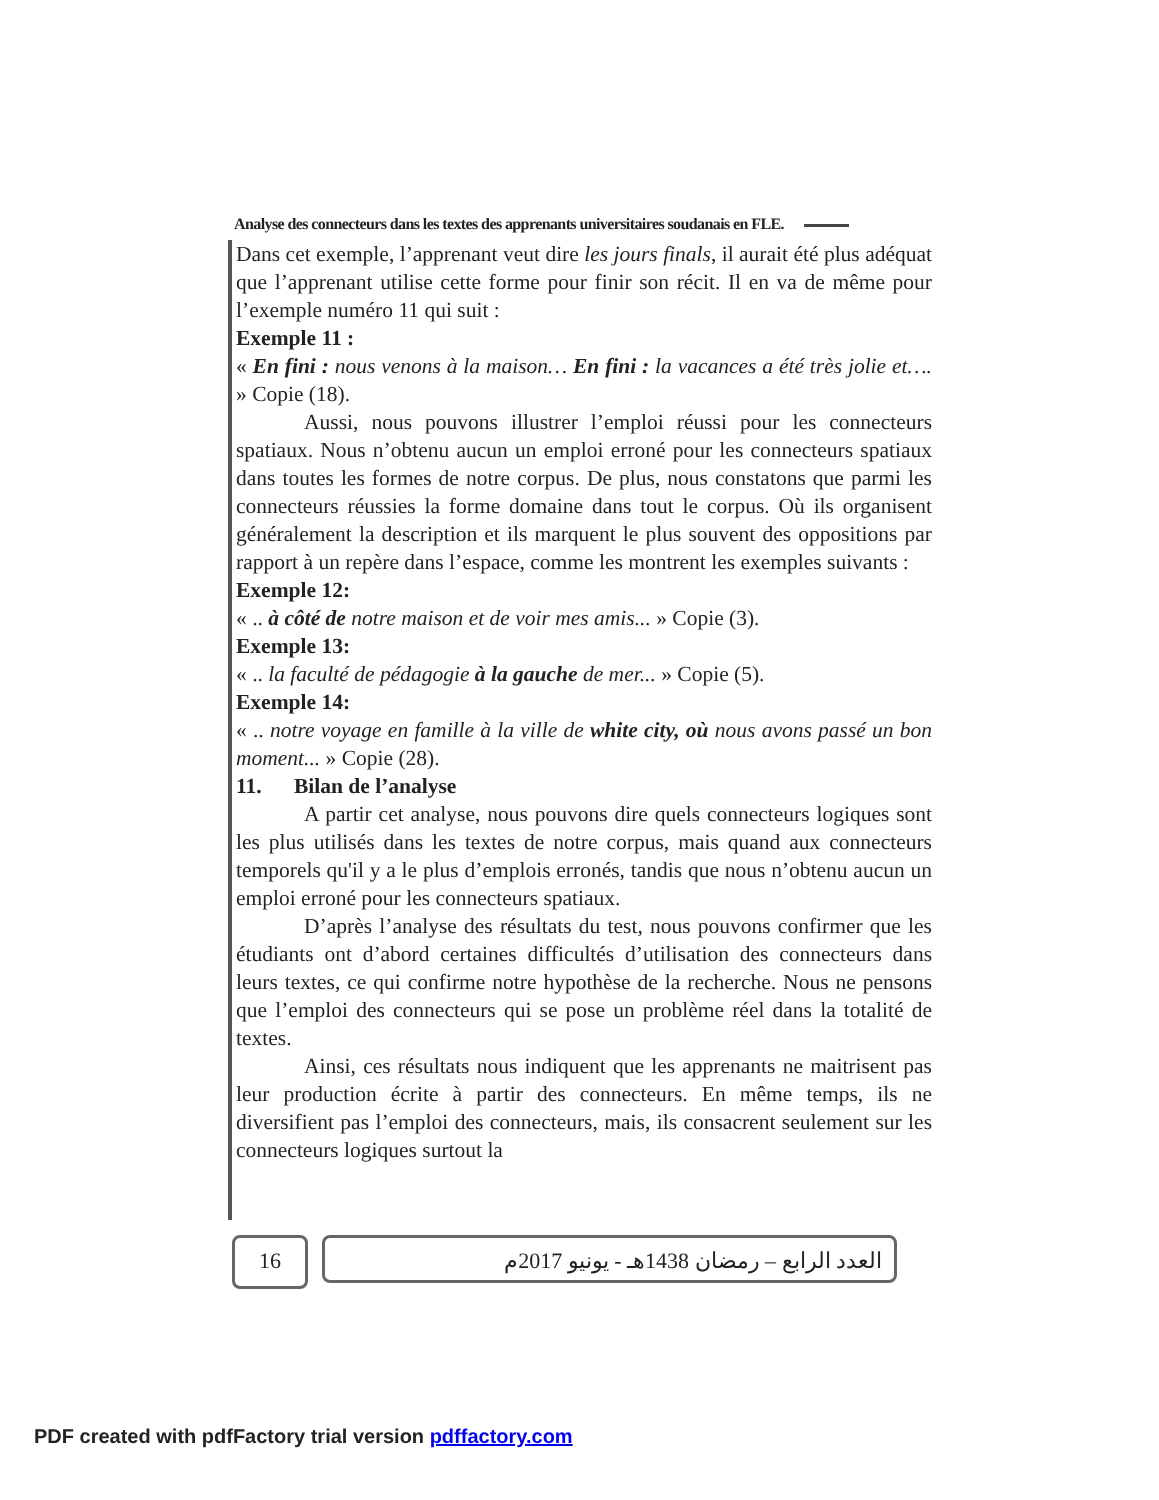Analyse des connecteurs dans les textes des apprenants universitaires soudanais en FLE.
Dans cet exemple, l’apprenant veut dire les jours finals, il aurait été plus adéquat que l’apprenant utilise cette forme pour finir son récit. Il en va de même pour l’exemple numéro 11 qui suit :
Exemple 11 :
« En fini : nous venons à la maison… En fini : la vacances a été très jolie et…. » Copie (18).
Aussi, nous pouvons illustrer l’emploi réussi pour les connecteurs spatiaux. Nous n’obtenu aucun un emploi erroné pour les connecteurs spatiaux dans toutes les formes de notre corpus. De plus, nous constatons que parmi les connecteurs réussies la forme domaine dans tout le corpus. Où ils organisent généralement la description et ils marquent le plus souvent des oppositions par rapport à un repère dans l’espace, comme les montrent les exemples suivants :
Exemple 12:
« .. à côté de notre maison et de voir mes amis... » Copie (3).
Exemple 13:
« .. la faculté de pédagogie à la gauche de mer... » Copie (5).
Exemple 14:
« .. notre voyage en famille à la ville de white city, où nous avons passé un bon moment... » Copie (28).
11. Bilan de l’analyse
A partir cet analyse, nous pouvons dire quels connecteurs logiques sont les plus utilisés dans les textes de notre corpus, mais quand aux connecteurs temporels qu'il y a le plus d’emplois erronés, tandis que nous n’obtenu aucun un emploi erroné pour les connecteurs spatiaux.
D’après l’analyse des résultats du test, nous pouvons confirmer que les étudiants ont d’abord certaines difficultés d’utilisation des connecteurs dans leurs textes, ce qui confirme notre hypothèse de la recherche. Nous ne pensons que l’emploi des connecteurs qui se pose un problème réel dans la totalité de textes.
Ainsi, ces résultats nous indiquent que les apprenants ne maitrisent pas leur production écrite à partir des connecteurs. En même temps, ils ne diversifient pas l’emploi des connecteurs, mais, ils consacrent seulement sur les connecteurs logiques surtout la
16 العدد الرابع – رمضان 1438هـ - يونيو 2017م
PDF created with pdfFactory trial version pdffactory.com